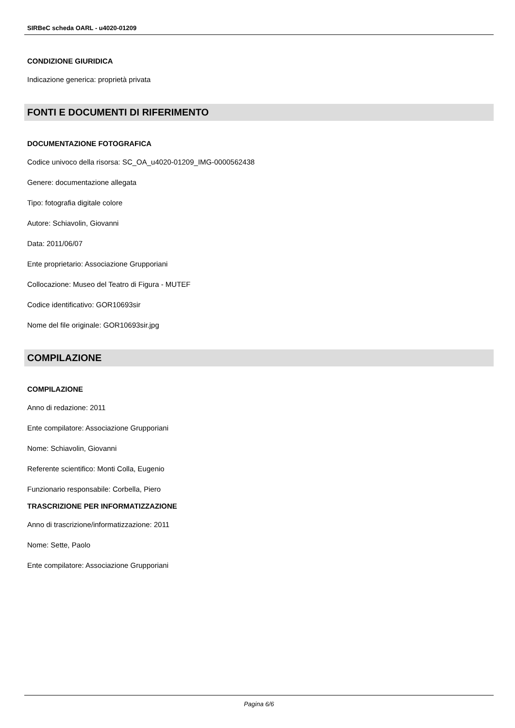SIRBeC scheda OARL - u4020-01209
CONDIZIONE GIURIDICA
Indicazione generica: proprietà privata
FONTI E DOCUMENTI DI RIFERIMENTO
DOCUMENTAZIONE FOTOGRAFICA
Codice univoco della risorsa: SC_OA_u4020-01209_IMG-0000562438
Genere: documentazione allegata
Tipo: fotografia digitale colore
Autore: Schiavolin, Giovanni
Data: 2011/06/07
Ente proprietario: Associazione Grupporiani
Collocazione: Museo del Teatro di Figura - MUTEF
Codice identificativo: GOR10693sir
Nome del file originale: GOR10693sir.jpg
COMPILAZIONE
COMPILAZIONE
Anno di redazione: 2011
Ente compilatore: Associazione Grupporiani
Nome: Schiavolin, Giovanni
Referente scientifico: Monti Colla, Eugenio
Funzionario responsabile: Corbella, Piero
TRASCRIZIONE PER INFORMATIZZAZIONE
Anno di trascrizione/informatizzazione: 2011
Nome: Sette, Paolo
Ente compilatore: Associazione Grupporiani
Pagina 6/6